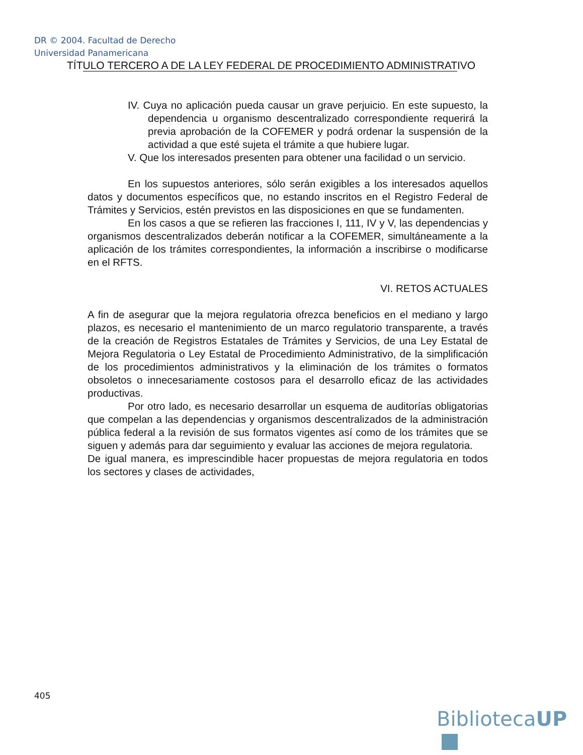DR © 2004. Facultad de Derecho
Universidad Panamericana
TÍTULO TERCERO A DE LA LEY FEDERAL DE PROCEDIMIENTO ADMINISTRATIVO
IV. Cuya no aplicación pueda causar un grave perjuicio. En este supuesto, la dependencia u organismo descentralizado correspondiente requerirá la previa aprobación de la COFEMER y podrá ordenar la suspensión de la actividad a que esté sujeta el trámite a que hubiere lugar.
V. Que los interesados presenten para obtener una facilidad o un servicio.
En los supuestos anteriores, sólo serán exigibles a los interesados aquellos datos y documentos específicos que, no estando inscritos en el Registro Federal de Trámites y Servicios, estén previstos en las disposiciones en que se fundamenten.
En los casos a que se refieren las fracciones I, 111, IV y V, las dependencias y organismos descentralizados deberán notificar a la COFEMER, simultáneamente a la aplicación de los trámites correspondientes, la información a inscribirse o modificarse en el RFTS.
VI. RETOS ACTUALES
A fin de asegurar que la mejora regulatoria ofrezca beneficios en el mediano y largo plazos, es necesario el mantenimiento de un marco regulatorio transparente, a través de la creación de Registros Estatales de Trámites y Servicios, de una Ley Estatal de Mejora Regulatoria o Ley Estatal de Procedimiento Administrativo, de la simplificación de los procedimientos administrativos y la eliminación de los trámites o formatos obsoletos o innecesariamente costosos para el desarrollo eficaz de las actividades productivas.
Por otro lado, es necesario desarrollar un esquema de auditorías obligatorias que compelan a las dependencias y organismos descentralizados de la administración pública federal a la revisión de sus formatos vigentes así como de los trámites que se siguen y además para dar seguimiento y evaluar las acciones de mejora regulatoria.
De igual manera, es imprescindible hacer propuestas de mejora regulatoria en todos los sectores y clases de actividades,
405
BibliotecaUP